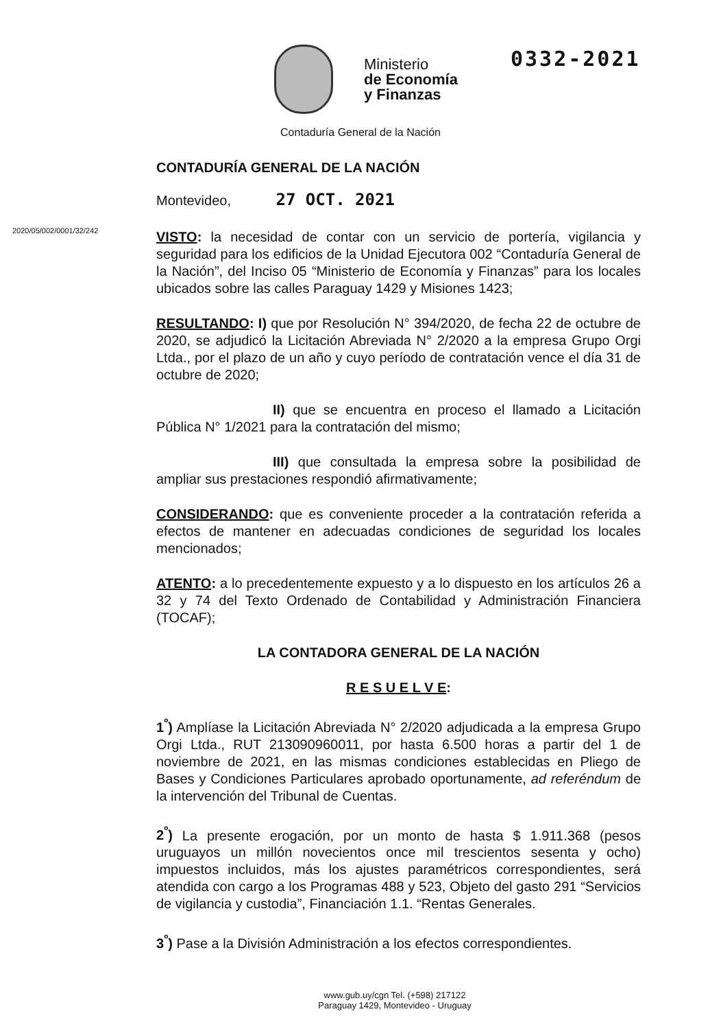0332-2021
Ministerio
de Economía
y Finanzas
Contaduría General de la Nación
2020/05/002/0001/32/242
CONTADURÍA GENERAL DE LA NACIÓN
Montevideo, 27 OCT. 2021
VISTO: la necesidad de contar con un servicio de portería, vigilancia y seguridad para los edificios de la Unidad Ejecutora 002 “Contaduría General de la Nación”, del Inciso 05 “Ministerio de Economía y Finanzas” para los locales ubicados sobre las calles Paraguay 1429 y Misiones 1423;
RESULTANDO: I) que por Resolución N° 394/2020, de fecha 22 de octubre de 2020, se adjudicó la Licitación Abreviada N° 2/2020 a la empresa Grupo Orgi Ltda., por el plazo de un año y cuyo período de contratación vence el día 31 de octubre de 2020;
II) que se encuentra en proceso el llamado a Licitación Pública N° 1/2021 para la contratación del mismo;
III) que consultada la empresa sobre la posibilidad de ampliar sus prestaciones respondió afirmativamente;
CONSIDERANDO: que es conveniente proceder a la contratación referida a efectos de mantener en adecuadas condiciones de seguridad los locales mencionados;
ATENTO: a lo precedentemente expuesto y a lo dispuesto en los artículos 26 a 32 y 74 del Texto Ordenado de Contabilidad y Administración Financiera (TOCAF);
LA CONTADORA GENERAL DE LA NACIÓN
R E S U E L V E:
1<sup>º</sup>) Amplíase la Licitación Abreviada N° 2/2020 adjudicada a la empresa Grupo Orgi Ltda., RUT 213090960011, por hasta 6.500 horas a partir del 1 de noviembre de 2021, en las mismas condiciones establecidas en Pliego de Bases y Condiciones Particulares aprobado oportunamente, ad referéndum de la intervención del Tribunal de Cuentas.
2<sup>º</sup>) La presente erogación, por un monto de hasta $ 1.911.368 (pesos uruguayos un millón novecientos once mil trescientos sesenta y ocho) impuestos incluidos, más los ajustes paramétricos correspondientes, será atendida con cargo a los Programas 488 y 523, Objeto del gasto 291 “Servicios de vigilancia y custodia”, Financiación 1.1. “Rentas Generales.
3<sup>º</sup>) Pase a la División Administración a los efectos correspondientes.
www.gub.uy/cgn Tel. (+598) 217122
Paraguay 1429, Montevideo - Uruguay